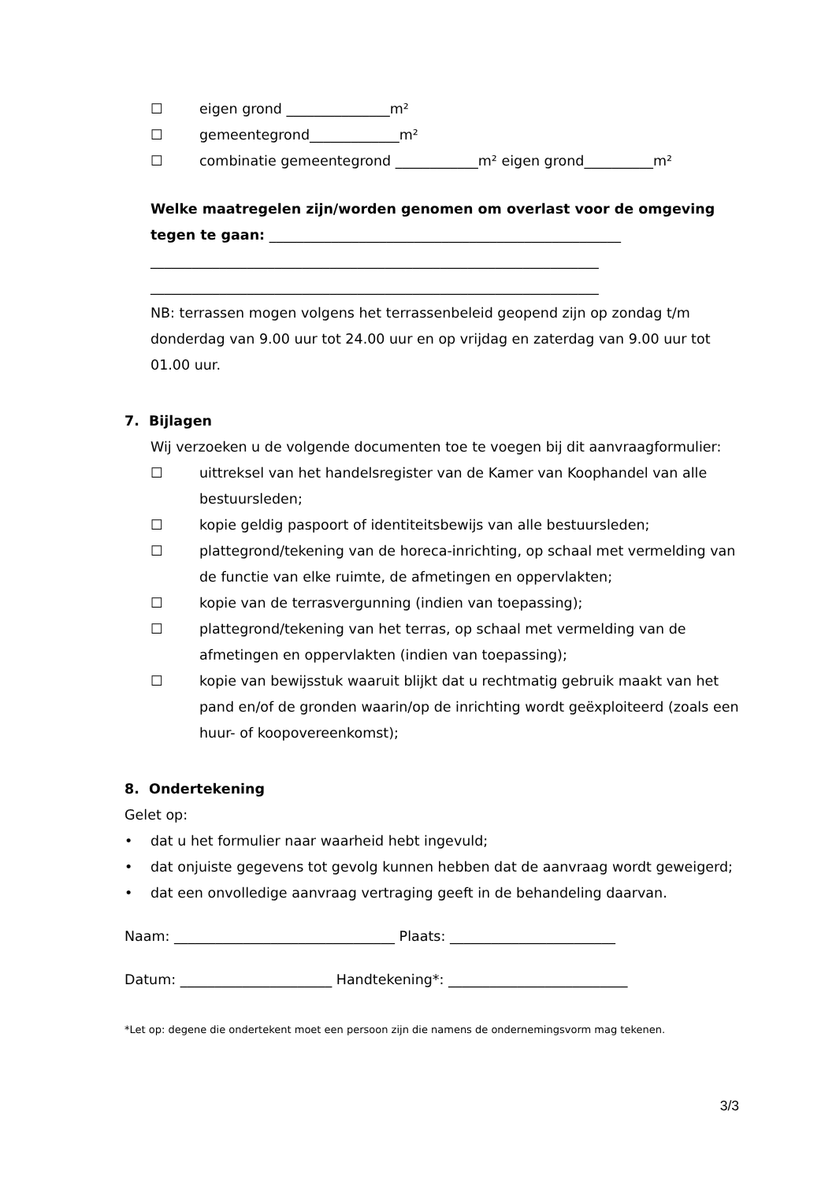☐ eigen grond _______________m²
☐ gemeentegrond_____________m²
☐ combinatie gemeentegrond ____________m² eigen grond__________m²
Welke maatregelen zijn/worden genomen om overlast voor de omgeving tegen te gaan: ___________________________________________________
_________________________________________________________________
_________________________________________________________________
NB: terrassen mogen volgens het terrassenbeleid geopend zijn op zondag t/m donderdag van 9.00 uur tot 24.00 uur en op vrijdag en zaterdag van 9.00 uur tot 01.00 uur.
7. Bijlagen
Wij verzoeken u de volgende documenten toe te voegen bij dit aanvraagformulier:
☐ uittreksel van het handelsregister van de Kamer van Koophandel van alle bestuursleden;
☐ kopie geldig paspoort of identiteitsbewijs van alle bestuursleden;
☐ plattegrond/tekening van de horeca-inrichting, op schaal met vermelding van de functie van elke ruimte, de afmetingen en oppervlakten;
☐ kopie van de terrasvergunning (indien van toepassing);
☐ plattegrond/tekening van het terras, op schaal met vermelding van de afmetingen en oppervlakten (indien van toepassing);
☐ kopie van bewijsstuk waaruit blijkt dat u rechtmatig gebruik maakt van het pand en/of de gronden waarin/op de inrichting wordt geëxploiteerd (zoals een huur- of koopovereenkomst);
8. Ondertekening
Gelet op:
• dat u het formulier naar waarheid hebt ingevuld;
• dat onjuiste gegevens tot gevolg kunnen hebben dat de aanvraag wordt geweigerd;
• dat een onvolledige aanvraag vertraging geeft in de behandeling daarvan.
Naam: ________________________________ Plaats: ________________________
Datum: ______________________ Handtekening*: __________________________
*Let op: degene die ondertekent moet een persoon zijn die namens de ondernemingsvorm mag tekenen.
3/3